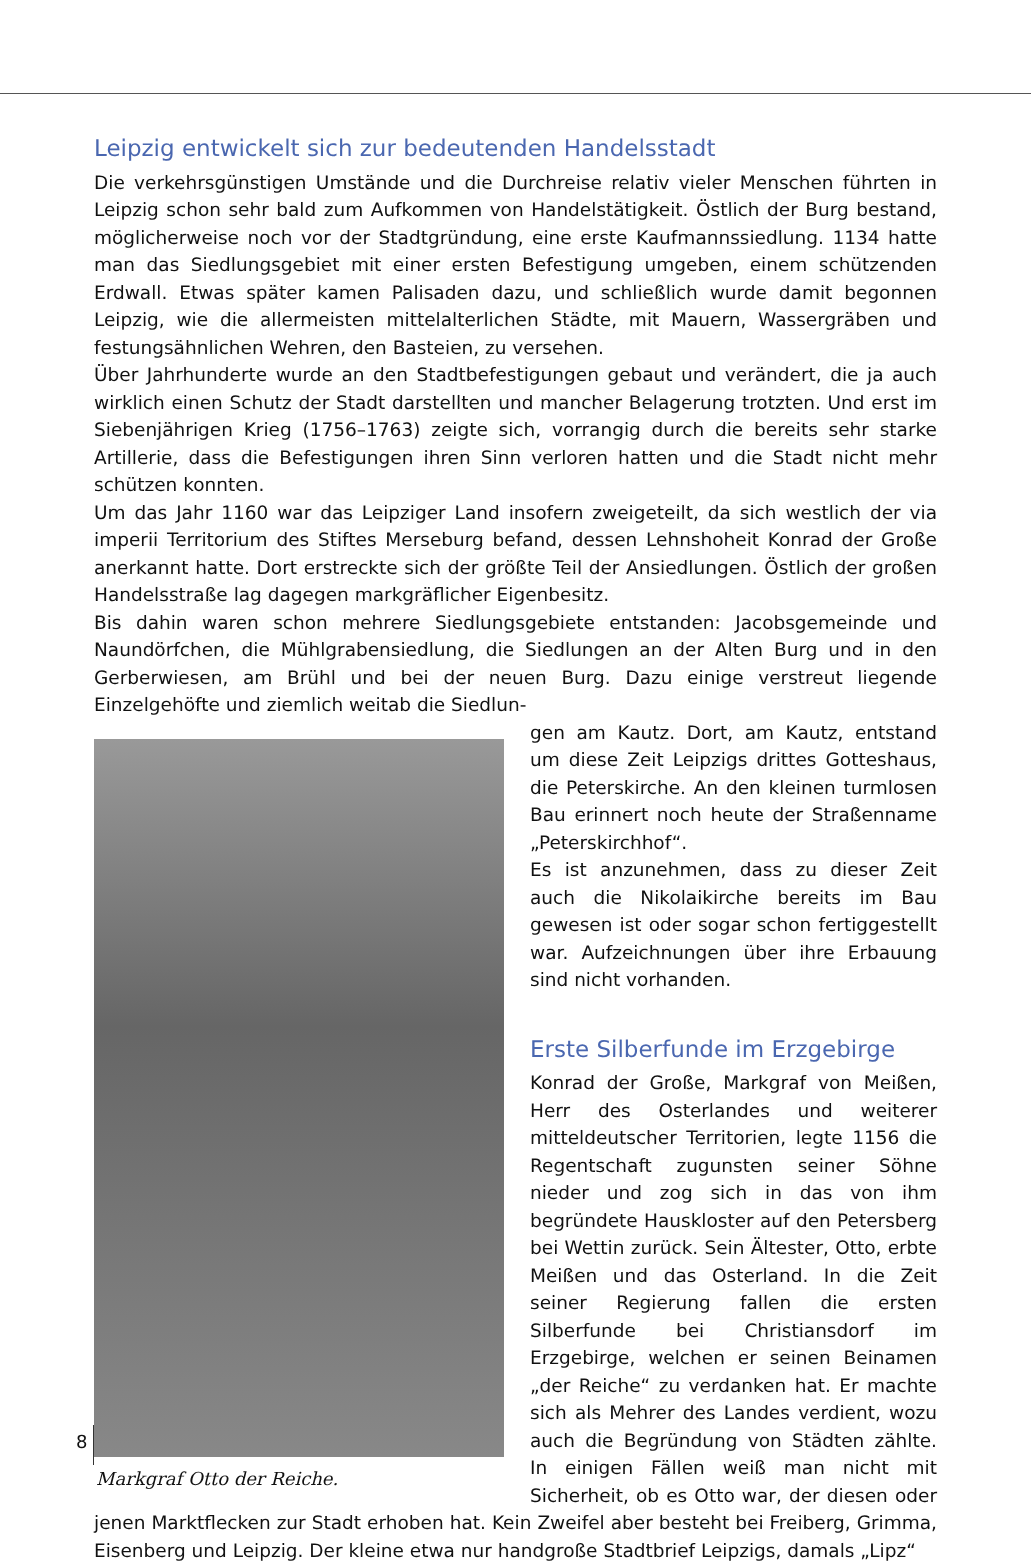Leipzig entwickelt sich zur bedeutenden Handelsstadt
Die verkehrsgünstigen Umstände und die Durchreise relativ vieler Menschen führten in Leipzig schon sehr bald zum Aufkommen von Handelstätigkeit. Östlich der Burg bestand, möglicherweise noch vor der Stadtgründung, eine erste Kaufmannssiedlung. 1134 hatte man das Siedlungsgebiet mit einer ersten Befestigung umgeben, einem schützenden Erdwall. Etwas später kamen Palisaden dazu, und schließlich wurde damit begonnen Leipzig, wie die allermeisten mittelalterlichen Städte, mit Mauern, Wassergräben und festungsähnlichen Wehren, den Basteien, zu versehen.
Über Jahrhunderte wurde an den Stadtbefestigungen gebaut und verändert, die ja auch wirklich einen Schutz der Stadt darstellten und mancher Belagerung trotzten. Und erst im Siebenjährigen Krieg (1756–1763) zeigte sich, vorrangig durch die bereits sehr starke Artillerie, dass die Befestigungen ihren Sinn verloren hatten und die Stadt nicht mehr schützen konnten.
Um das Jahr 1160 war das Leipziger Land insofern zweigeteilt, da sich westlich der via imperii Territorium des Stiftes Merseburg befand, dessen Lehnshoheit Konrad der Große anerkannt hatte. Dort erstreckte sich der größte Teil der Ansiedlungen. Östlich der großen Handelsstraße lag dagegen markgräflicher Eigenbesitz.
Bis dahin waren schon mehrere Siedlungsgebiete entstanden: Jacobsgemeinde und Naundörfchen, die Mühlgrabensiedlung, die Siedlungen an der Alten Burg und in den Gerberwiesen, am Brühl und bei der neuen Burg. Dazu einige verstreut liegende Einzelgehöfte und ziemlich weitab die Siedlun-
Markgraf Otto der Reiche.
gen am Kautz. Dort, am Kautz, entstand um diese Zeit Leipzigs drittes Gotteshaus, die Peterskirche. An den kleinen turmlosen Bau erinnert noch heute der Straßenname „Peterskirchhof“.
Es ist anzunehmen, dass zu dieser Zeit auch die Nikolaikirche bereits im Bau gewesen ist oder sogar schon fertiggestellt war. Aufzeichnungen über ihre Erbauung sind nicht vorhanden.
Erste Silberfunde im Erzgebirge
Konrad der Große, Markgraf von Meißen, Herr des Osterlandes und weiterer mitteldeutscher Territorien, legte 1156 die Regentschaft zugunsten seiner Söhne nieder und zog sich in das von ihm begründete Hauskloster auf den Petersberg bei Wettin zurück. Sein Ältester, Otto, erbte Meißen und das Osterland. In die Zeit seiner Regierung fallen die ersten Silberfunde bei Christiansdorf im Erzgebirge, welchen er seinen Beinamen „der Reiche“ zu verdanken hat. Er machte sich als Mehrer des Landes verdient, wozu auch die Begründung von Städten zählte. In einigen Fällen weiß man nicht mit Sicherheit, ob es Otto war, der diesen oder jenen Marktflecken zur Stadt erhoben hat. Kein Zweifel aber besteht bei Freiberg, Grimma, Eisenberg und Leipzig. Der kleine etwa nur handgroße Stadtbrief Leipzigs, damals „Lipz“
8